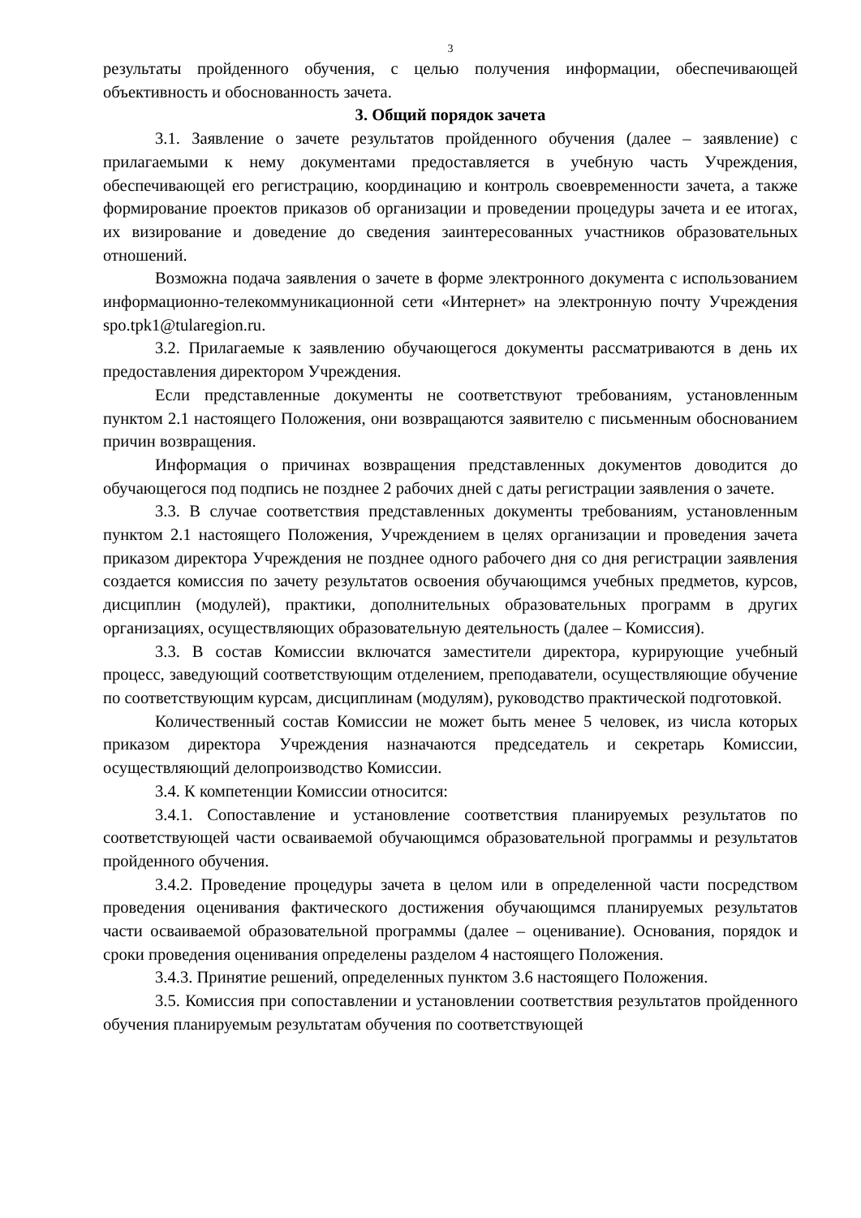3
результаты пройденного обучения, с целью получения информации, обеспечивающей объективность и обоснованность зачета.
3. Общий порядок зачета
3.1. Заявление о зачете результатов пройденного обучения (далее – заявление) с прилагаемыми к нему документами предоставляется в учебную часть Учреждения, обеспечивающей его регистрацию, координацию и контроль своевременности зачета, а также формирование проектов приказов об организации и проведении процедуры зачета и ее итогах, их визирование и доведение до сведения заинтересованных участников образовательных отношений.
Возможна подача заявления о зачете в форме электронного документа с использованием информационно-телекоммуникационной сети «Интернет» на электронную почту Учреждения spo.tpk1@tularegion.ru.
3.2. Прилагаемые к заявлению обучающегося документы рассматриваются в день их предоставления директором Учреждения.
Если представленные документы не соответствуют требованиям, установленным пунктом 2.1 настоящего Положения, они возвращаются заявителю с письменным обоснованием причин возвращения.
Информация о причинах возвращения представленных документов доводится до обучающегося под подпись не позднее 2 рабочих дней с даты регистрации заявления о зачете.
3.3. В случае соответствия представленных документы требованиям, установленным пунктом 2.1 настоящего Положения, Учреждением в целях организации и проведения зачета приказом директора Учреждения не позднее одного рабочего дня со дня регистрации заявления создается комиссия по зачету результатов освоения обучающимся учебных предметов, курсов, дисциплин (модулей), практики, дополнительных образовательных программ в других организациях, осуществляющих образовательную деятельность (далее – Комиссия).
3.3. В состав Комиссии включатся заместители директора, курирующие учебный процесс, заведующий соответствующим отделением, преподаватели, осуществляющие обучение по соответствующим курсам, дисциплинам (модулям), руководство практической подготовкой.
Количественный состав Комиссии не может быть менее 5 человек, из числа которых приказом директора Учреждения назначаются председатель и секретарь Комиссии, осуществляющий делопроизводство Комиссии.
3.4. К компетенции Комиссии относится:
3.4.1. Сопоставление и установление соответствия планируемых результатов по соответствующей части осваиваемой обучающимся образовательной программы и результатов пройденного обучения.
3.4.2. Проведение процедуры зачета в целом или в определенной части посредством проведения оценивания фактического достижения обучающимся планируемых результатов части осваиваемой образовательной программы (далее – оценивание). Основания, порядок и сроки проведения оценивания определены разделом 4 настоящего Положения.
3.4.3. Принятие решений, определенных пунктом 3.6 настоящего Положения.
3.5. Комиссия при сопоставлении и установлении соответствия результатов пройденного обучения планируемым результатам обучения по соответствующей